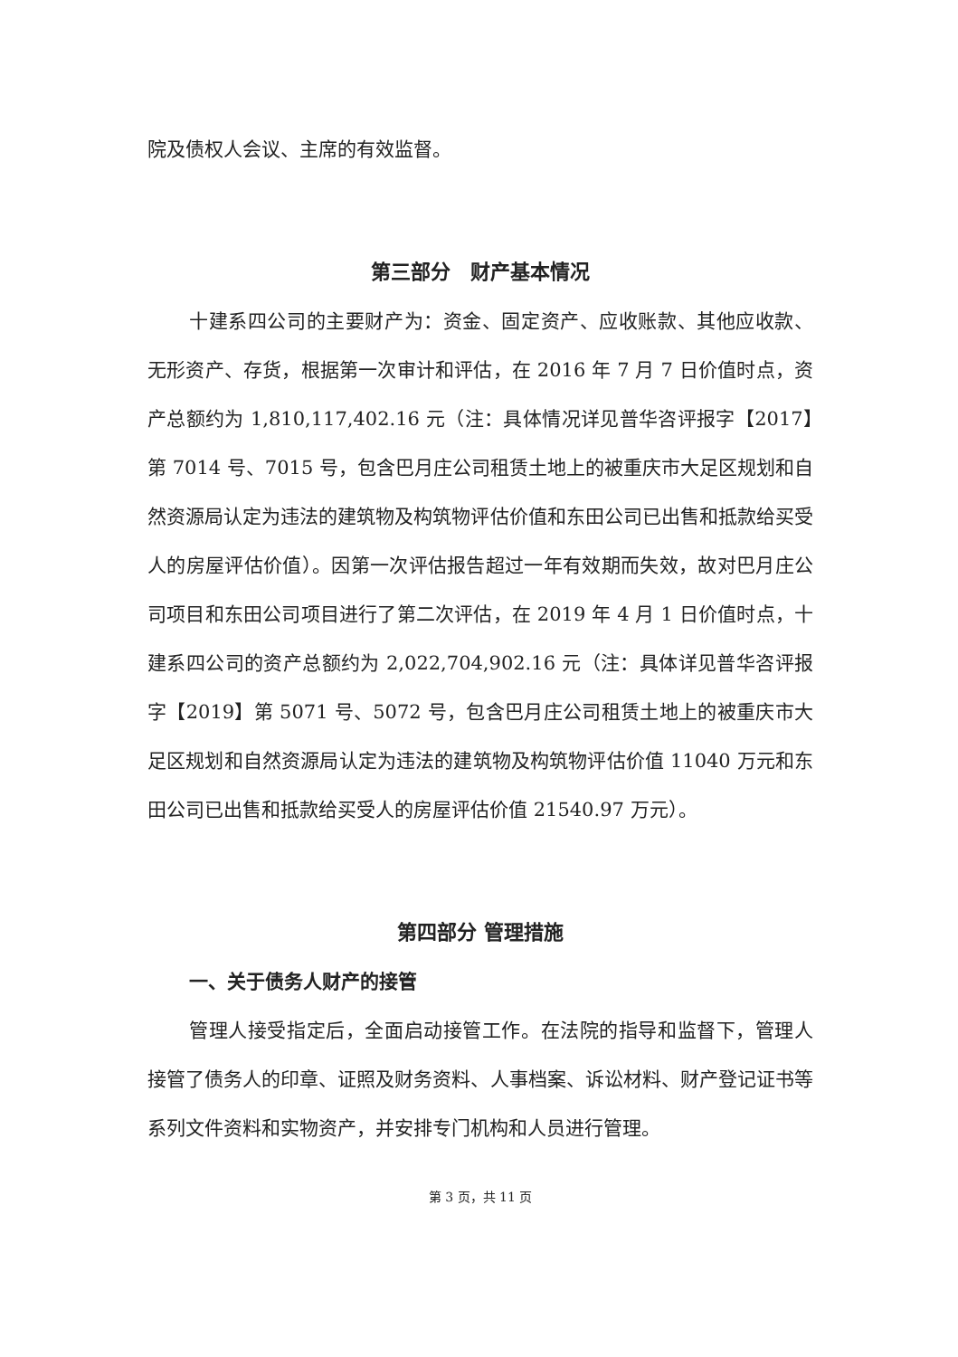院及债权人会议、主席的有效监督。
第三部分　财产基本情况
十建系四公司的主要财产为：资金、固定资产、应收账款、其他应收款、无形资产、存货，根据第一次审计和评估，在 2016 年 7 月 7 日价值时点，资产总额约为 1,810,117,402.16 元（注：具体情况详见普华咨评报字【2017】第 7014 号、7015 号，包含巴月庄公司租赁土地上的被重庆市大足区规划和自然资源局认定为违法的建筑物及构筑物评估价值和东田公司已出售和抵款给买受人的房屋评估价值）。因第一次评估报告超过一年有效期而失效，故对巴月庄公司项目和东田公司项目进行了第二次评估，在 2019 年 4 月 1 日价值时点，十建系四公司的资产总额约为 2,022,704,902.16 元（注：具体详见普华咨评报字【2019】第 5071 号、5072 号，包含巴月庄公司租赁土地上的被重庆市大足区规划和自然资源局认定为违法的建筑物及构筑物评估价值 11040 万元和东田公司已出售和抵款给买受人的房屋评估价值 21540.97 万元）。
第四部分 管理措施
一、关于债务人财产的接管
管理人接受指定后，全面启动接管工作。在法院的指导和监督下，管理人接管了债务人的印章、证照及财务资料、人事档案、诉讼材料、财产登记证书等系列文件资料和实物资产，并安排专门机构和人员进行管理。
第 3 页，共 11 页